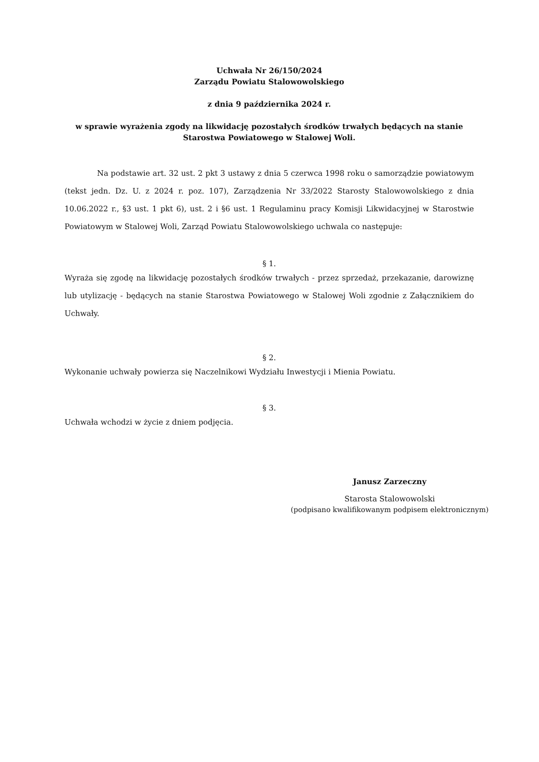Uchwała Nr 26/150/2024
Zarządu Powiatu Stalowowolskiego
z dnia 9 października 2024 r.
w sprawie wyrażenia zgody na likwidację pozostałych środków trwałych będących na stanie Starostwa Powiatowego w Stalowej Woli.
Na podstawie art. 32 ust. 2 pkt 3 ustawy z dnia 5 czerwca 1998 roku o samorządzie powiatowym (tekst jedn. Dz. U. z 2024 r. poz. 107), Zarządzenia Nr 33/2022 Starosty Stalowowolskiego z dnia 10.06.2022 r., §3 ust. 1 pkt 6), ust. 2 i §6 ust. 1 Regulaminu pracy Komisji Likwidacyjnej w Starostwie Powiatowym w Stalowej Woli, Zarząd Powiatu Stalowowolskiego uchwala co następuje:
§ 1.
Wyraża się zgodę na likwidację pozostałych środków trwałych - przez sprzedaż, przekazanie, darowiznę lub utylizację - będących na stanie Starostwa Powiatowego w Stalowej Woli zgodnie z Załącznikiem do Uchwały.
§ 2.
Wykonanie uchwały powierza się Naczelnikowi Wydziału Inwestycji i Mienia Powiatu.
§ 3.
Uchwała wchodzi w życie z dniem podjęcia.
Janusz Zarzeczny
Starosta Stalowowolski
(podpisano kwalifikowanym podpisem elektronicznym)